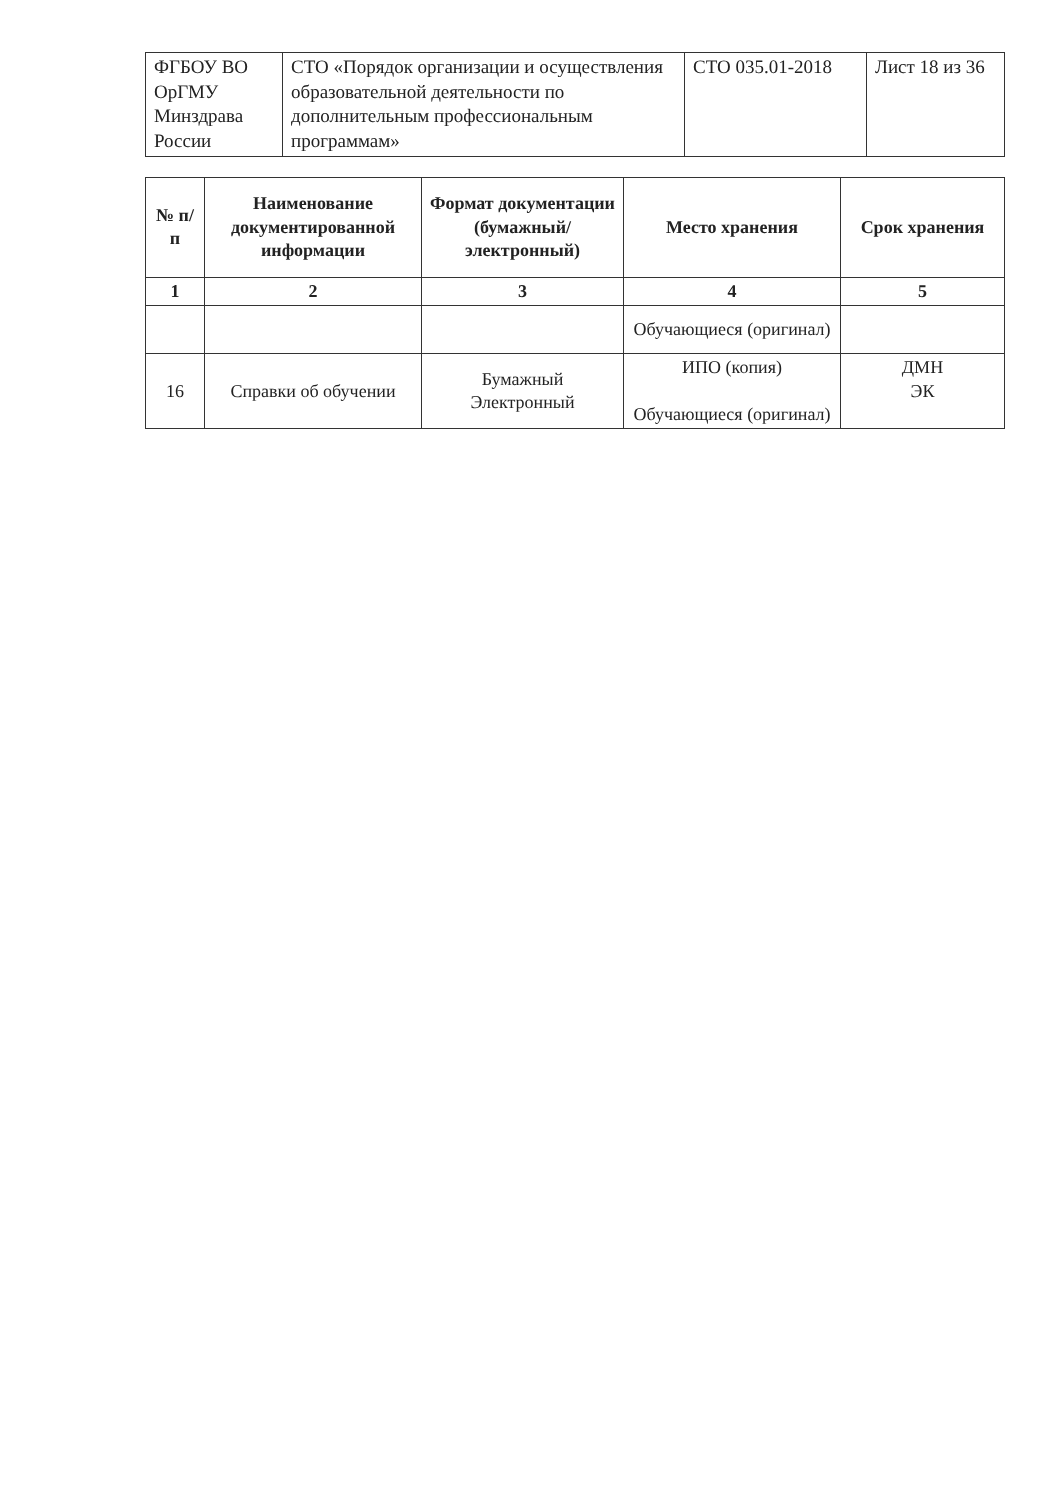| ФГБОУ ВО ОрГМУ Минздрава России | СТО «Порядок организации и осуществления образовательной деятельности по дополнительным профессиональным программам» | СТО 035.01-2018 | Лист 18 из 36 |
| № п/п | Наименование документированной информации | Формат документации (бумажный/ электронный) | Место хранения | Срок хранения |
| --- | --- | --- | --- | --- |
| 1 | 2 | 3 | 4 | 5 |
| | | | Обучающиеся (оригинал) | |
| 16 | Справки об обучении | Бумажный Электронный | ИПО (копия) Обучающиеся (оригинал) | ДМН ЭК |